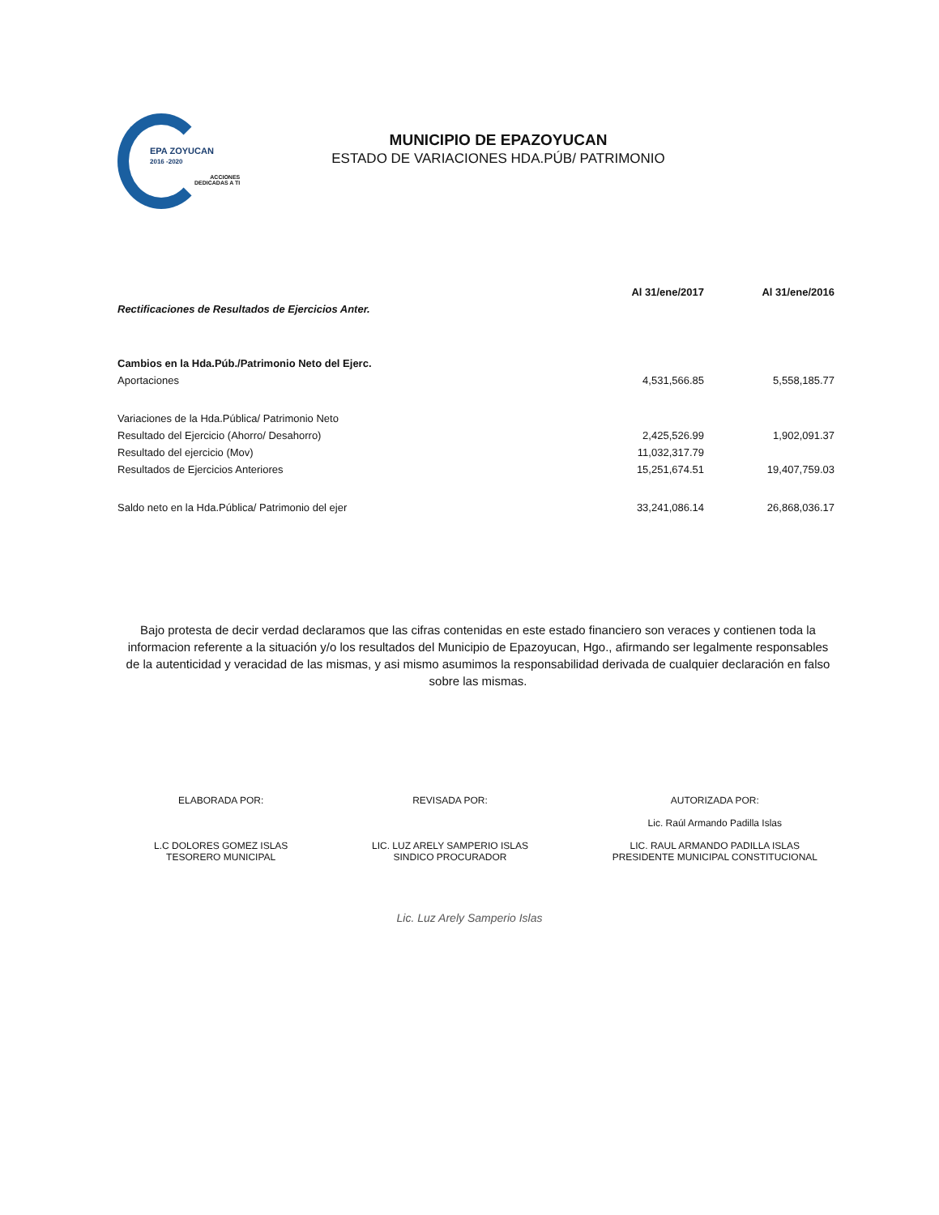EPA ZOYUCAN
2016 -2020
ACCIONES
DEDICADAS A TI
MUNICIPIO DE EPAZOYUCAN
ESTADO DE VARIACIONES HDA.PÚB/ PATRIMONIO
| | Al 31/ene/2017 | Al 31/ene/2016 |
| --- | --- | --- |
| Rectificaciones de Resultados de Ejercicios Anter. | | |
| Cambios en la Hda.Púb./Patrimonio Neto del Ejerc. | | |
| Aportaciones | 4,531,566.85 | 5,558,185.77 |
| Variaciones de la Hda.Pública/ Patrimonio Neto | | |
| Resultado del Ejercicio (Ahorro/ Desahorro) | 2,425,526.99 | 1,902,091.37 |
| Resultado del ejercicio (Mov) | 11,032,317.79 | |
| Resultados de Ejercicios Anteriores | 15,251,674.51 | 19,407,759.03 |
| Saldo neto en la Hda.Pública/ Patrimonio del ejer | 33,241,086.14 | 26,868,036.17 |
Bajo protesta de decir verdad declaramos que las cifras contenidas en este estado financiero son veraces y contienen toda la informacion referente a la situación y/o los resultados del Municipio de Epazoyucan, Hgo., afirmando ser legalmente responsables de la autenticidad y veracidad de las mismas, y asi mismo asumimos la responsabilidad derivada de cualquier declaración en falso sobre las mismas.
ELABORADA POR:
L.C DOLORES GOMEZ ISLAS
TESORERO MUNICIPAL
REVISADA POR:
LIC. LUZ ARELY SAMPERIO ISLAS
SINDICO PROCURADOR
AUTORIZADA POR:
Lic. Raúl Armando Padilla Islas
LIC. RAUL ARMANDO PADILLA ISLAS
PRESIDENTE MUNICIPAL CONSTITUCIONAL
Lic. Luz Arely Samperio Islas